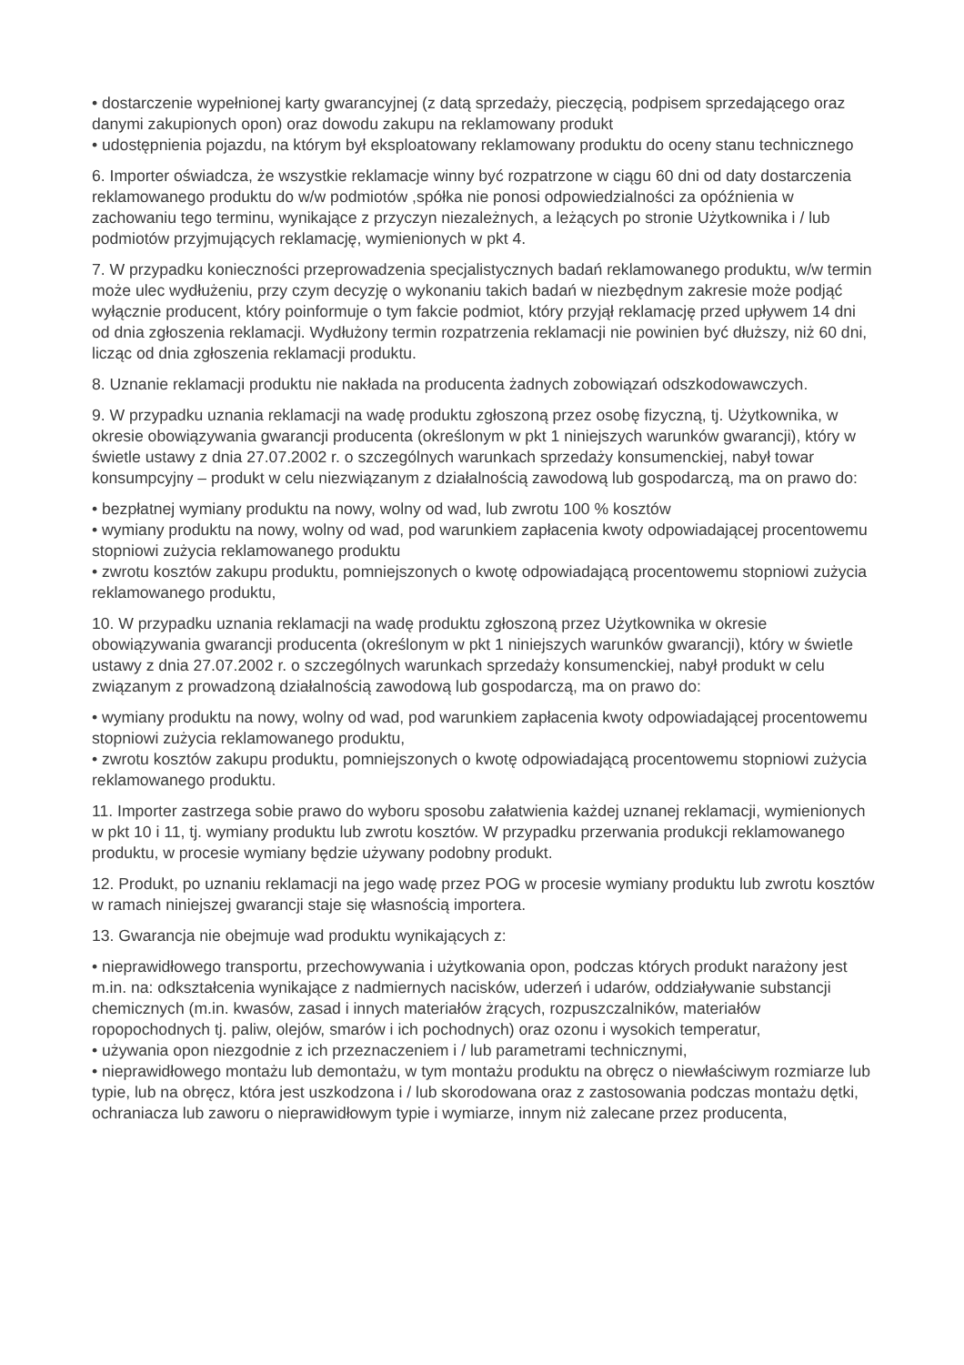• dostarczenie wypełnionej karty gwarancyjnej (z datą sprzedaży, pieczęcią, podpisem sprzedającego oraz danymi zakupionych opon) oraz dowodu zakupu na reklamowany produkt
• udostępnienia pojazdu, na którym był eksploatowany reklamowany produktu do oceny stanu technicznego
6. Importer oświadcza, że wszystkie reklamacje winny być rozpatrzone w ciągu 60 dni od daty dostarczenia reklamowanego produktu do w/w podmiotów ,spółka nie ponosi odpowiedzialności za opóźnienia w zachowaniu tego terminu, wynikające z przyczyn niezależnych, a leżących po stronie Użytkownika i / lub podmiotów przyjmujących reklamację, wymienionych w pkt 4.
7. W przypadku konieczności przeprowadzenia specjalistycznych badań reklamowanego produktu, w/w termin może ulec wydłużeniu, przy czym decyzję o wykonaniu takich badań w niezbędnym zakresie może podjąć wyłącznie producent, który poinformuje o tym fakcie podmiot, który przyjął reklamację przed upływem 14 dni od dnia zgłoszenia reklamacji. Wydłużony termin rozpatrzenia reklamacji nie powinien być dłuższy, niż 60 dni, licząc od dnia zgłoszenia reklamacji produktu.
8. Uznanie reklamacji produktu nie nakłada na producenta żadnych zobowiązań odszkodowawczych.
9. W przypadku uznania reklamacji na wadę produktu zgłoszoną przez osobę fizyczną, tj. Użytkownika, w okresie obowiązywania gwarancji producenta (określonym w pkt 1 niniejszych warunków gwarancji), który w świetle ustawy z dnia 27.07.2002 r. o szczególnych warunkach sprzedaży konsumenckiej, nabył towar konsumpcyjny – produkt w celu niezwiązanym z działalnością zawodową lub gospodarczą, ma on prawo do:
• bezpłatnej wymiany produktu na nowy, wolny od wad, lub zwrotu 100 % kosztów
• wymiany produktu na nowy, wolny od wad, pod warunkiem zapłacenia kwoty odpowiadającej procentowemu stopniowi zużycia reklamowanego produktu
• zwrotu kosztów zakupu produktu, pomniejszonych o kwotę odpowiadającą procentowemu stopniowi zużycia reklamowanego produktu,
10. W przypadku uznania reklamacji na wadę produktu zgłoszoną przez Użytkownika w okresie obowiązywania gwarancji producenta (określonym w pkt 1 niniejszych warunków gwarancji), który w świetle ustawy z dnia 27.07.2002 r. o szczególnych warunkach sprzedaży konsumenckiej, nabył produkt w celu związanym z prowadzoną działalnością zawodową lub gospodarczą, ma on prawo do:
• wymiany produktu na nowy, wolny od wad, pod warunkiem zapłacenia kwoty odpowiadającej procentowemu stopniowi zużycia reklamowanego produktu,
• zwrotu kosztów zakupu produktu, pomniejszonych o kwotę odpowiadającą procentowemu stopniowi zużycia reklamowanego produktu.
11. Importer zastrzega sobie prawo do wyboru sposobu załatwienia każdej uznanej reklamacji, wymienionych w pkt 10 i 11, tj. wymiany produktu lub zwrotu kosztów. W przypadku przerwania produkcji reklamowanego produktu, w procesie wymiany będzie używany podobny produkt.
12. Produkt, po uznaniu reklamacji na jego wadę przez POG w procesie wymiany produktu lub zwrotu kosztów w ramach niniejszej gwarancji staje się własnością importera.
13. Gwarancja nie obejmuje wad produktu wynikających z:
• nieprawidłowego transportu, przechowywania i użytkowania opon, podczas których produkt narażony jest m.in. na: odkształcenia wynikające z nadmiernych nacisków, uderzeń i udarów, oddziaływanie substancji chemicznych (m.in. kwasów, zasad i innych materiałów żrących, rozpuszczalników, materiałów ropopochodnych tj. paliw, olejów, smarów i ich pochodnych) oraz ozonu i wysokich temperatur,
• używania opon niezgodnie z ich przeznaczeniem i / lub parametrami technicznymi,
• nieprawidłowego montażu lub demontażu, w tym montażu produktu na obręcz o niewłaściwym rozmiarze lub typie, lub na obręcz, która jest uszkodzona i / lub skorodowana oraz z zastosowania podczas montażu dętki, ochraniacza lub zaworu o nieprawidłowym typie i wymiarze, innym niż zalecane przez producenta,